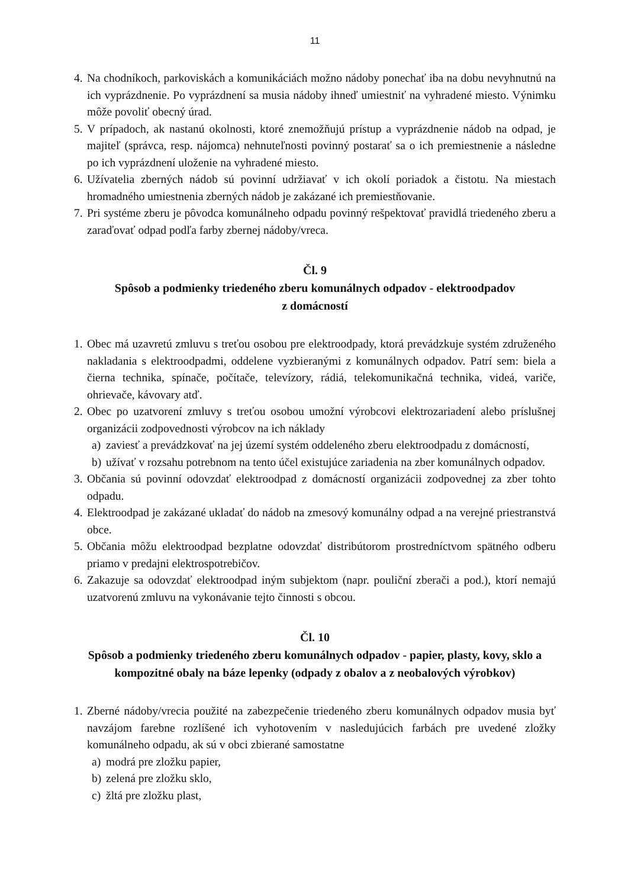11
4. Na chodníkoch, parkoviskách a komunikáciách možno nádoby ponechať iba na dobu nevyhnutnú na ich vyprázdnenie. Po vyprázdnení sa musia nádoby ihneď umiestniť na vyhradené miesto. Výnimku môže povoliť obecný úrad.
5. V prípadoch, ak nastanú okolnosti, ktoré znemožňujú prístup a vyprázdnenie nádob na odpad, je majiteľ (správca, resp. nájomca) nehnuteľnosti povinný postarať sa o ich premiestnenie a následne po ich vyprázdnení uloženie na vyhradené miesto.
6. Užívatelia zberných nádob sú povinní udržiavať v ich okolí poriadok a čistotu. Na miestach hromadného umiestnenia zberných nádob je zakázané ich premiestňovanie.
7. Pri systéme zberu je pôvodca komunálneho odpadu povinný rešpektovať pravidlá triedeného zberu a zaraďovať odpad podľa farby zbernej nádoby/vreca.
Čl. 9
Spôsob a podmienky triedeného zberu komunálnych odpadov - elektroodpadov
z domácností
1. Obec má uzavretú zmluvu s treťou osobou pre elektroodpady, ktorá prevádzkuje systém združeného nakladania s elektroodpadmi, oddelene vyzbieranými z komunálnych odpadov. Patrí sem: biela a čierna technika, spínače, počítače, televízory, rádiá, telekomunikačná technika, videá, variče, ohrievače, kávovary atď.
2. Obec po uzatvorení zmluvy s treťou osobou umožní výrobcovi elektrozariadení alebo príslušnej organizácii zodpovednosti výrobcov na ich náklady
a) zaviesť a prevádzkovať na jej území systém oddeleného zberu elektroodpadu z domácností,
b) užívať v rozsahu potrebnom na tento účel existujúce zariadenia na zber komunálnych odpadov.
3. Občania sú povinní odovzdať elektroodpad z domácností organizácii zodpovednej za zber tohto odpadu.
4. Elektroodpad je zakázané ukladať do nádob na zmesový komunálny odpad a na verejné priestranstvá obce.
5. Občania môžu elektroodpad bezplatne odovzdať distribútorom prostredníctvom spätného odberu priamo v predajni elektrospotrebičov.
6. Zakazuje sa odovzdať elektroodpad iným subjektom (napr. pouliční zberači a pod.), ktorí nemajú uzatvorenú zmluvu na vykonávanie tejto činnosti s obcou.
Čl. 10
Spôsob a podmienky triedeného zberu komunálnych odpadov - papier, plasty, kovy, sklo a kompozitné obaly na báze lepenky (odpady z obalov a z neobalových výrobkov)
1. Zberné nádoby/vrecia použité na zabezpečenie triedeného zberu komunálnych odpadov musia byť navzájom farebne rozlíšené ich vyhotovením v nasledujúcich farbách pre uvedené zložky komunálneho odpadu, ak sú v obci zbierané samostatne
a) modrá pre zložku papier,
b) zelená pre zložku sklo,
c) žltá pre zložku plast,